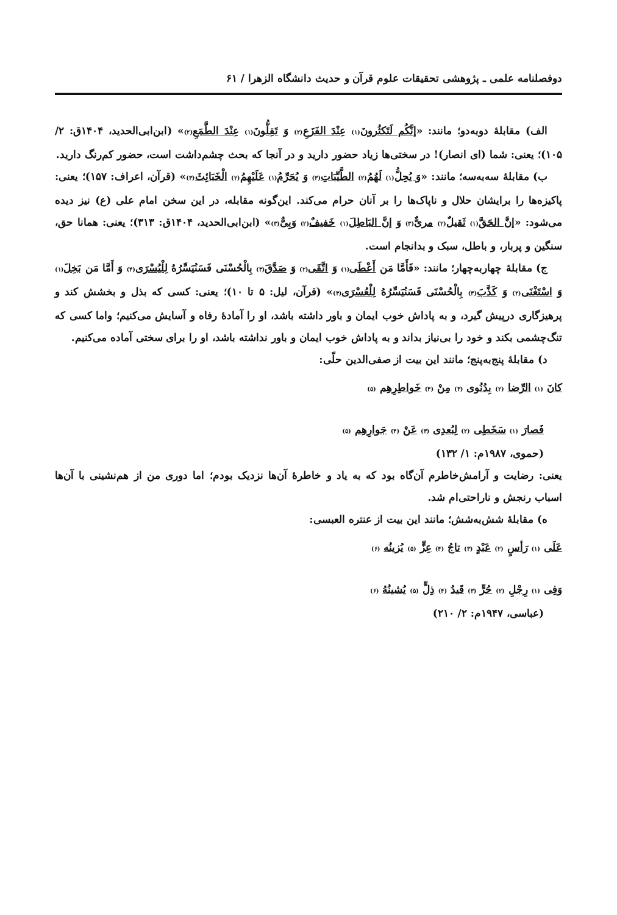دوفصلنامه علمی ـ پژوهشی تحقیقات علوم قرآن و حدیث دانشگاه الزهرا / ۶۱
الف) مقابلۀ دوبه‌دو؛ مانند: «إنَّکُم لَتَکثُرونَ(۱) عِنْدَ الفَزَعِ(۲) وَ تَقِلُّونَ(۱) عِنْدَ الطَّمَعِ(۲)» (ابن‌ابی‌الحدید، ۱۴۰۴ق: ۲/ ۱۰۵)؛ یعنی: شما (ای انصار)! در سختی‌ها زیاد حضور دارید و در آنجا که بحث چشم‌داشت است، حضور کم‌رنگ دارید.
ب) مقابلۀ سه‌به‌سه؛ مانند: «وَ یُحِلُّ(۱) لَهُمُ(۲) الطَّیِّبَاتِ(۳) وَ یُحَرِّمُ(۱) عَلَیْهِمُ(۲) الْخَبَائِثَ(۳)» (قرآن، اعراف: ۱۵۷)؛ یعنی: پاکیزه‌ها را برایشان حلال و ناپاک‌ها را بر آنان حرام می‌کند. این‌گونه مقابله، در این سخن امام علی (ع) نیز دیده می‌شود: «إنَّ الحَقَّ(۱) ثَقیلٌ(۲) مریٌّ(۳) وَ إنَّ البَاطِلَ(۱) خَفیفٌ(۲) وَبِیٌّ(۳)» (ابن‌ابی‌الحدید، ۱۴۰۴ق: ۳۱۳)؛ یعنی: همانا حق، سنگین و پربار، و باطل، سبک و بدانجام است.
ج) مقابلۀ چهاربه‌چهار؛ مانند: «فَأَمَّا مَن أَعْطَى(۱) وَ اتَّقَى(۲) وَ صَدَّقَ(۳) بِالْحُسْنَى فَسَنُیَسِّرُهُ لِلْیُسْرَى(۴) وَ أَمَّا مَن بَخِلَ(۱) وَ اسْتَغْنَى(۲) وَ كَذَّبَ(۳) بِالْحُسْنَى فَسَنُیَسِّرُهُ لِلْعُسْرَى(۴)» (قرآن، لیل: ۵ تا ۱۰)؛ یعنی: کسی که بذل و بخشش کند و پرهیزگاری درپیش گیرد، و به پاداش خوب ایمان و باور داشته باشد، او را آمادۀ رفاه و آسایش می‌کنیم؛ واما کسی که تنگ‌چشمی بکند و خود را بی‌نیاز بداند و به پاداش خوب ایمان و باور نداشته باشد، او را برای سختی آماده می‌کنیم.
د) مقابلۀ پنج‌به‌پنج؛ مانند این بیت از صفی‌الدین حلّی:
کانَ (۱) الرِّضا (۲) بِدُنُوی (۳) مِنْ (۴) خَواطِرِهِم (۵)
فَصارَ (۱) سَخَطِی (۲) لِبُعدِی (۳) عَنْ (۴) جَوارِهِم (۵)
(حموی، ۱۹۸۷م: ۱/ ۱۳۲)
یعنی: رضایت و آرامش‌خاطرم آن‌گاه بود که به یاد و خاطرۀ آن‌ها نزدیک بودم؛ اما دوری من از هم‌نشینی با آن‌ها اسباب رنجش و ناراحتی‌ام شد.
ه) مقابلۀ شش‌به‌شش؛ مانند این بیت از عنتره العبسی:
عَلَى (۱) رَأسٍ (۲) عَبْدٍ (۳) تاجُ (۴) عِزٍّ (۵) یُزینُه (۶)
وَفِی (۱) رِجْلِ (۲) حُرٍّ (۳) قَیدُ (۴) ذِلٍّ (۵) یُشینُهُ (۶)
(عباسی، ۱۹۴۷م: ۲/ ۲۱۰)